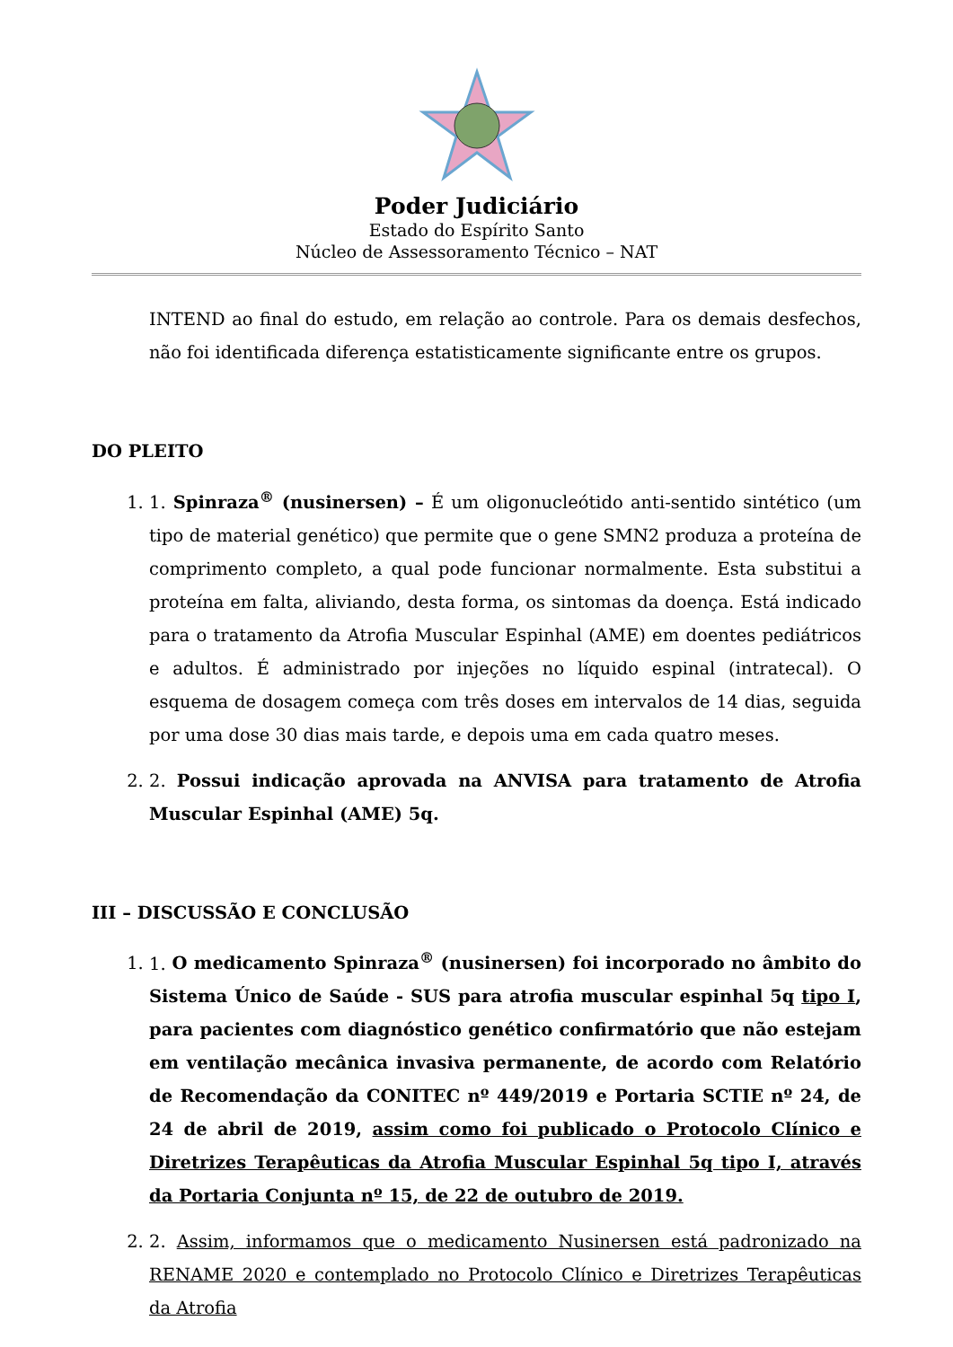Poder Judiciário
Estado do Espírito Santo
Núcleo de Assessoramento Técnico – NAT
INTEND ao final do estudo, em relação ao controle. Para os demais desfechos, não foi identificada diferença estatisticamente significante entre os grupos.
DO PLEITO
1. 1. Spinraza<sup>®</sup> (nusinersen) – É um oligonucleótido anti-sentido sintético (um tipo de material genético) que permite que o gene SMN2 produza a proteína de comprimento completo, a qual pode funcionar normalmente. Esta substitui a proteína em falta, aliviando, desta forma, os sintomas da doença. Está indicado para o tratamento da Atrofia Muscular Espinhal (AME) em doentes pediátricos e adultos. É administrado por injeções no líquido espinal (intratecal). O esquema de dosagem começa com três doses em intervalos de 14 dias, seguida por uma dose 30 dias mais tarde, e depois uma em cada quatro meses.
2. 2. Possui indicação aprovada na ANVISA para tratamento de Atrofia Muscular Espinhal (AME) 5q.
III – DISCUSSÃO E CONCLUSÃO
1. 1. O medicamento Spinraza<sup>®</sup> (nusinersen) foi incorporado no âmbito do Sistema Único de Saúde - SUS para atrofia muscular espinhal 5q tipo I, para pacientes com diagnóstico genético confirmatório que não estejam em ventilação mecânica invasiva permanente, de acordo com Relatório de Recomendação da CONITEC nº 449/2019 e Portaria SCTIE nº 24, de 24 de abril de 2019, assim como foi publicado o Protocolo Clínico e Diretrizes Terapêuticas da Atrofia Muscular Espinhal 5q tipo I, através da Portaria Conjunta nº 15, de 22 de outubro de 2019.
2. 2. Assim, informamos que o medicamento Nusinersen está padronizado na RENAME 2020 e contemplado no Protocolo Clínico e Diretrizes Terapêuticas da Atrofia